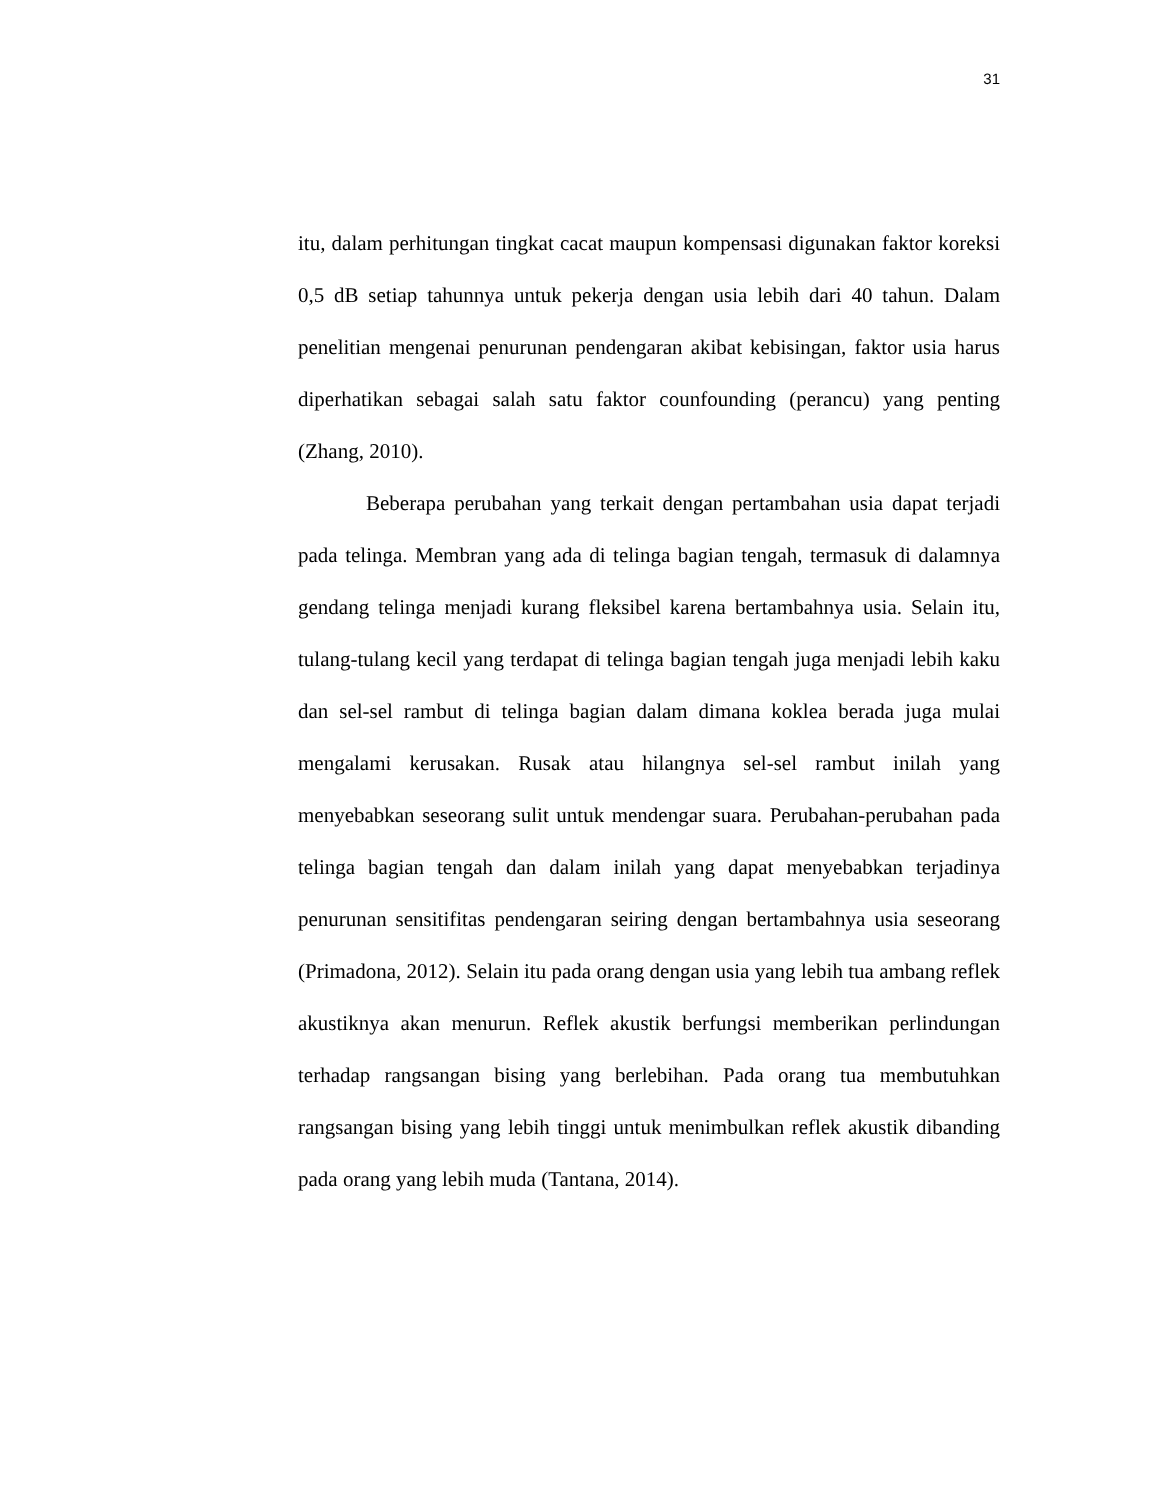31
itu, dalam perhitungan tingkat cacat maupun kompensasi digunakan faktor koreksi 0,5 dB setiap tahunnya untuk pekerja dengan usia lebih dari 40 tahun. Dalam penelitian mengenai penurunan pendengaran akibat kebisingan, faktor usia harus diperhatikan sebagai salah satu faktor counfounding (perancu) yang penting (Zhang, 2010).
Beberapa perubahan yang terkait dengan pertambahan usia dapat terjadi pada telinga. Membran yang ada di telinga bagian tengah, termasuk di dalamnya gendang telinga menjadi kurang fleksibel karena bertambahnya usia. Selain itu, tulang-tulang kecil yang terdapat di telinga bagian tengah juga menjadi lebih kaku dan sel-sel rambut di telinga bagian dalam dimana koklea berada juga mulai mengalami kerusakan. Rusak atau hilangnya sel-sel rambut inilah yang menyebabkan seseorang sulit untuk mendengar suara. Perubahan-perubahan pada telinga bagian tengah dan dalam inilah yang dapat menyebabkan terjadinya penurunan sensitifitas pendengaran seiring dengan bertambahnya usia seseorang (Primadona, 2012). Selain itu pada orang dengan usia yang lebih tua ambang reflek akustiknya akan menurun. Reflek akustik berfungsi memberikan perlindungan terhadap rangsangan bising yang berlebihan. Pada orang tua membutuhkan rangsangan bising yang lebih tinggi untuk menimbulkan reflek akustik dibanding pada orang yang lebih muda (Tantana, 2014).